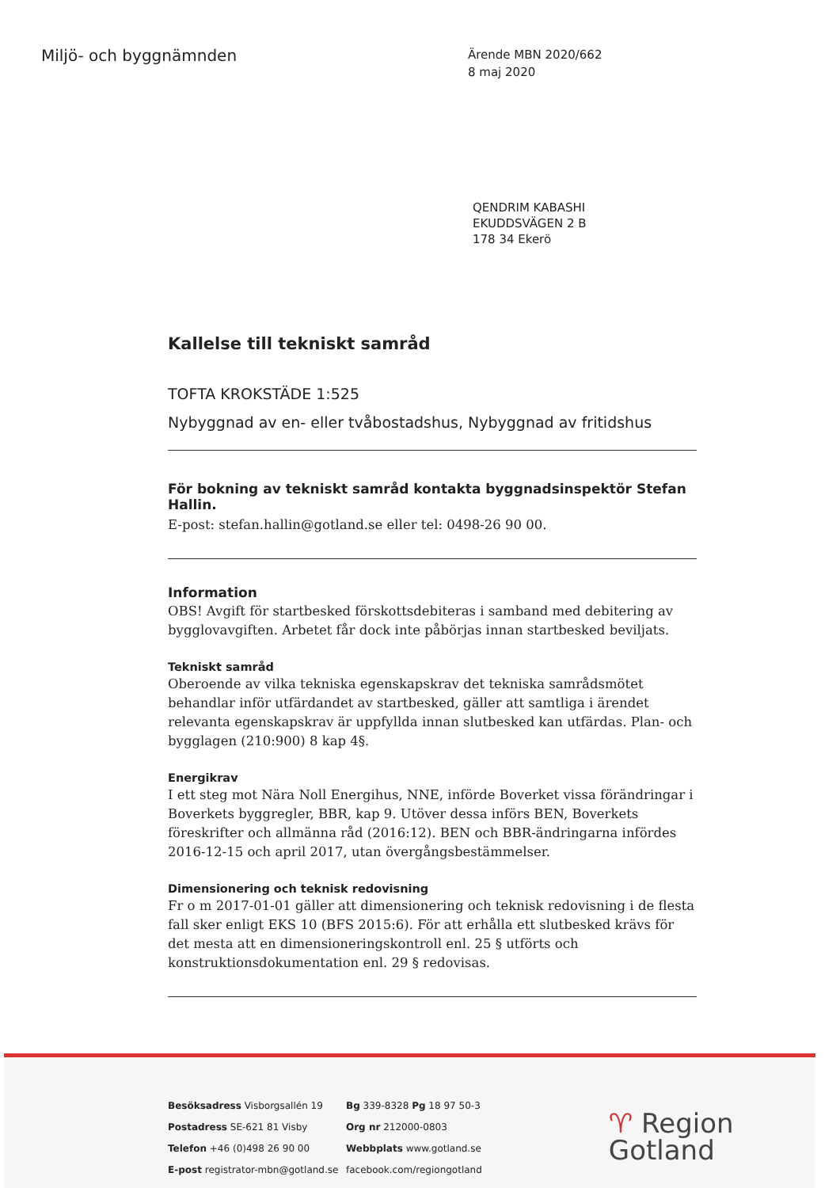Miljö- och byggnämnden
Ärende MBN 2020/662
8 maj 2020
QENDRIM KABASHI
EKUDDSVÄGEN 2 B
178 34 Ekerö
Kallelse till tekniskt samråd
TOFTA KROKSTÄDE 1:525
Nybyggnad av en- eller tvåbostadshus, Nybyggnad av fritidshus
För bokning av tekniskt samråd kontakta byggnadsinspektör Stefan Hallin.
E-post: stefan.hallin@gotland.se eller tel: 0498-26 90 00.
Information
OBS! Avgift för startbesked förskottsdebiteras i samband med debitering av bygglovavgiften. Arbetet får dock inte påbörjas innan startbesked beviljats.
Tekniskt samråd
Oberoende av vilka tekniska egenskapskrav det tekniska samrådsmötet behandlar inför utfärdandet av startbesked, gäller att samtliga i ärendet relevanta egenskapskrav är uppfyllda innan slutbesked kan utfärdas. Plan- och bygglagen (210:900) 8 kap 4§.
Energikrav
I ett steg mot Nära Noll Energihus, NNE, införde Boverket vissa förändringar i Boverkets byggregler, BBR, kap 9. Utöver dessa införs BEN, Boverkets föreskrifter och allmänna råd (2016:12). BEN och BBR-ändringarna infördes 2016-12-15 och april 2017, utan övergångsbestämmelser.
Dimensionering och teknisk redovisning
Fr o m 2017-01-01 gäller att dimensionering och teknisk redovisning i de flesta fall sker enligt EKS 10 (BFS 2015:6). För att erhålla ett slutbesked krävs för det mesta att en dimensioneringskontroll enl. 25 § utförts och konstruktionsdokumentation enl. 29 § redovisas.
Besöksadress Visborgsallén 19
Postadress SE-621 81 Visby
Telefon +46 (0)498 26 90 00
E-post registrator-mbn@gotland.se
Bg 339-8328 Pg 18 97 50-3
Org nr 212000-0803
Webbplats www.gotland.se
facebook.com/regiongotland
♈ Region
Gotland